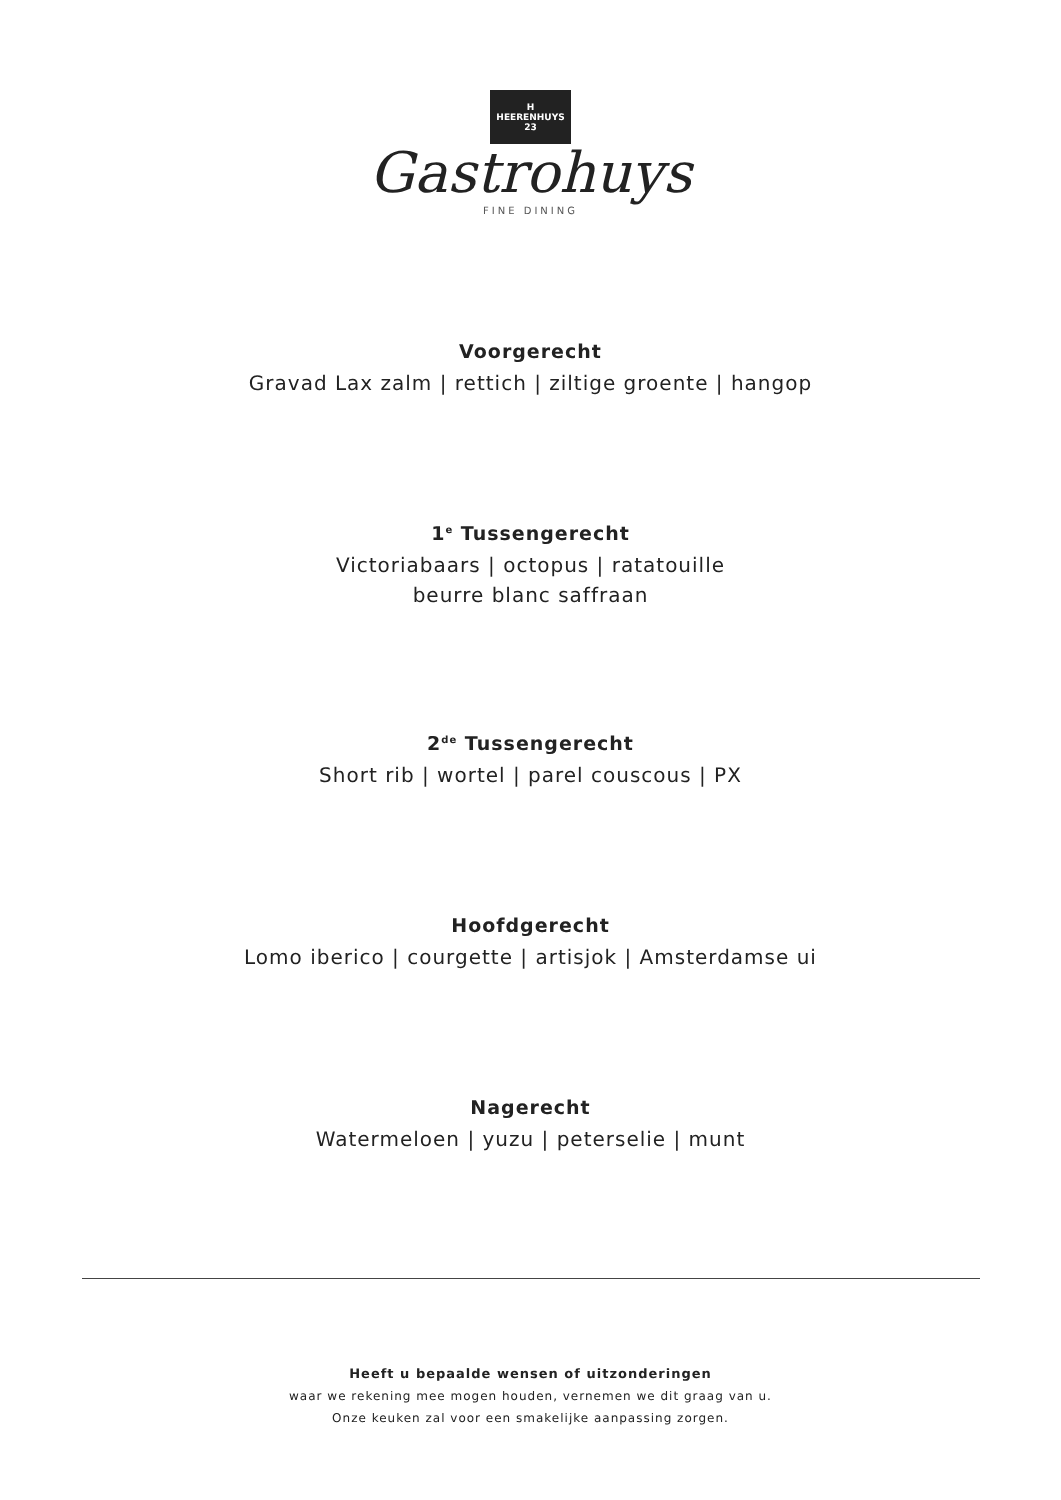H
HEERENHUYS
23
Gastrohuys
FINE DINING
Voorgerecht
Gravad Lax zalm | rettich | ziltige groente | hangop
1<sup>e</sup> Tussengerecht
Victoriabaars | octopus | ratatouille
beurre blanc saffraan
2<sup>de</sup> Tussengerecht
Short rib | wortel | parel couscous | PX
Hoofdgerecht
Lomo iberico | courgette | artisjok | Amsterdamse ui
Nagerecht
Watermeloen | yuzu | peterselie | munt
Heeft u bepaalde wensen of uitzonderingen
waar we rekening mee mogen houden, vernemen we dit graag van u.
Onze keuken zal voor een smakelijke aanpassing zorgen.